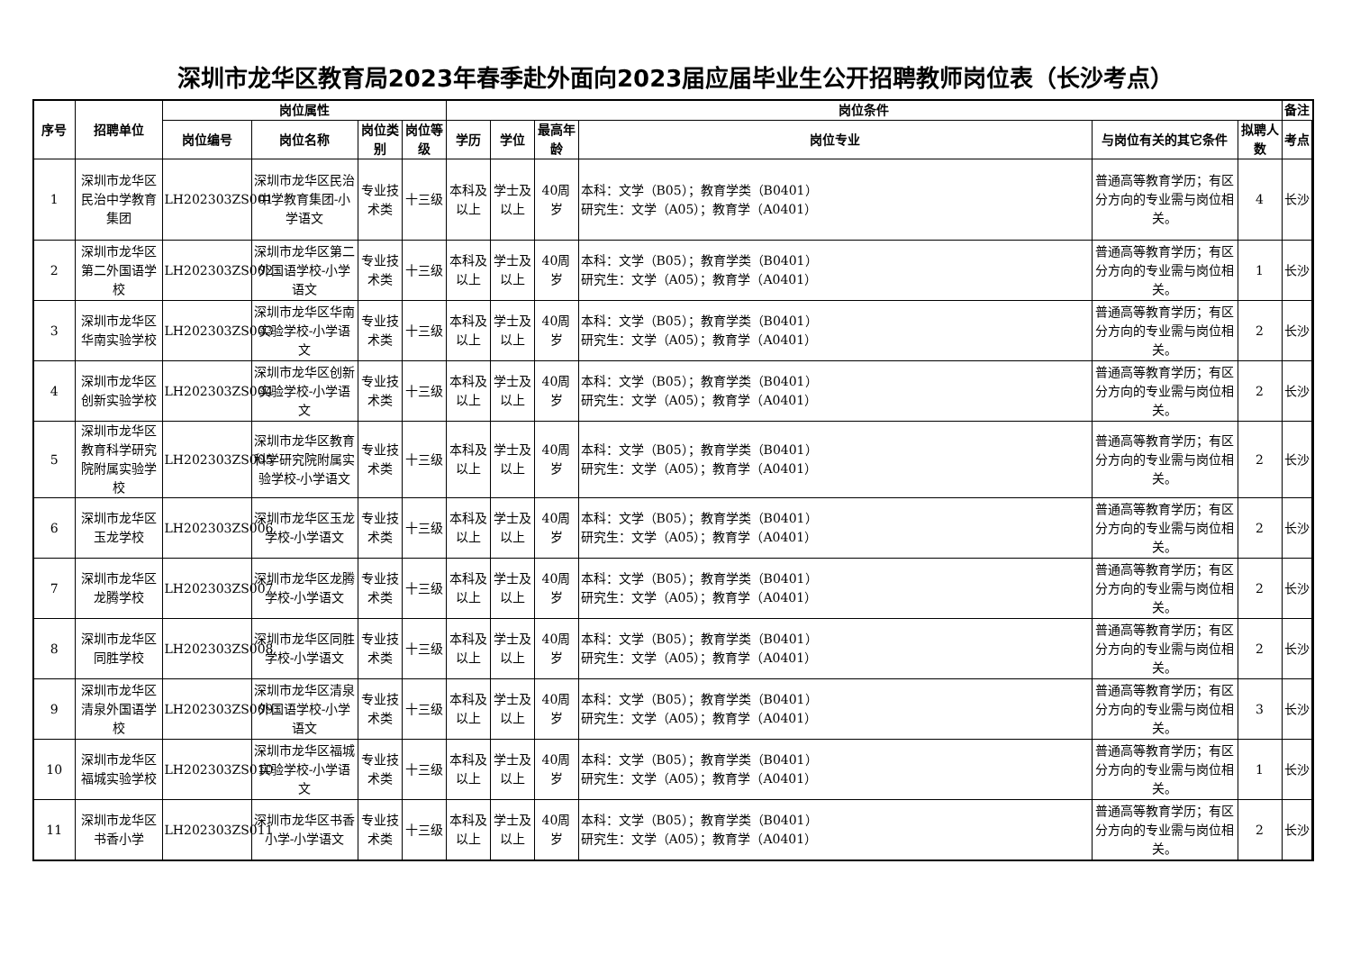深圳市龙华区教育局2023年春季赴外面向2023届应届毕业生公开招聘教师岗位表（长沙考点）
| 序号 | 招聘单位 | 岗位属性 | | | | 岗位条件 | | | | | | 备注 |
| --- | --- | --- | --- | --- | --- | --- | --- | --- | --- | --- | --- | --- |
| | | 岗位编号 | 岗位名称 | 岗位类别 | 岗位等级 | 学历 | 学位 | 最高年龄 | 岗位专业 | 与岗位有关的其它条件 | 拟聘人数 | 考点 |
| 1 | 深圳市龙华区民治中学教育集团 | LH202303ZS001 | 深圳市龙华区民治中学教育集团-小学语文 | 专业技术类 | 十三级 | 本科及以上 | 学士及以上 | 40周岁 | 本科：文学（B05）；教育学类（B0401） 研究生：文学（A05）；教育学（A0401） | 普通高等教育学历；有区分方向的专业需与岗位相关。 | 4 | 长沙 |
| 2 | 深圳市龙华区第二外国语学校 | LH202303ZS002 | 深圳市龙华区第二外国语学校-小学语文 | 专业技术类 | 十三级 | 本科及以上 | 学士及以上 | 40周岁 | 本科：文学（B05）；教育学类（B0401） 研究生：文学（A05）；教育学（A0401） | 普通高等教育学历；有区分方向的专业需与岗位相关。 | 1 | 长沙 |
| 3 | 深圳市龙华区华南实验学校 | LH202303ZS003 | 深圳市龙华区华南实验学校-小学语文 | 专业技术类 | 十三级 | 本科及以上 | 学士及以上 | 40周岁 | 本科：文学（B05）；教育学类（B0401） 研究生：文学（A05）；教育学（A0401） | 普通高等教育学历；有区分方向的专业需与岗位相关。 | 2 | 长沙 |
| 4 | 深圳市龙华区创新实验学校 | LH202303ZS004 | 深圳市龙华区创新实验学校-小学语文 | 专业技术类 | 十三级 | 本科及以上 | 学士及以上 | 40周岁 | 本科：文学（B05）；教育学类（B0401） 研究生：文学（A05）；教育学（A0401） | 普通高等教育学历；有区分方向的专业需与岗位相关。 | 2 | 长沙 |
| 5 | 深圳市龙华区教育科学研究院附属实验学校 | LH202303ZS005 | 深圳市龙华区教育科学研究院附属实验学校-小学语文 | 专业技术类 | 十三级 | 本科及以上 | 学士及以上 | 40周岁 | 本科：文学（B05）；教育学类（B0401） 研究生：文学（A05）；教育学（A0401） | 普通高等教育学历；有区分方向的专业需与岗位相关。 | 2 | 长沙 |
| 6 | 深圳市龙华区玉龙学校 | LH202303ZS006 | 深圳市龙华区玉龙学校-小学语文 | 专业技术类 | 十三级 | 本科及以上 | 学士及以上 | 40周岁 | 本科：文学（B05）；教育学类（B0401） 研究生：文学（A05）；教育学（A0401） | 普通高等教育学历；有区分方向的专业需与岗位相关。 | 2 | 长沙 |
| 7 | 深圳市龙华区龙腾学校 | LH202303ZS007 | 深圳市龙华区龙腾学校-小学语文 | 专业技术类 | 十三级 | 本科及以上 | 学士及以上 | 40周岁 | 本科：文学（B05）；教育学类（B0401） 研究生：文学（A05）；教育学（A0401） | 普通高等教育学历；有区分方向的专业需与岗位相关。 | 2 | 长沙 |
| 8 | 深圳市龙华区同胜学校 | LH202303ZS008 | 深圳市龙华区同胜学校-小学语文 | 专业技术类 | 十三级 | 本科及以上 | 学士及以上 | 40周岁 | 本科：文学（B05）；教育学类（B0401） 研究生：文学（A05）；教育学（A0401） | 普通高等教育学历；有区分方向的专业需与岗位相关。 | 2 | 长沙 |
| 9 | 深圳市龙华区清泉外国语学校 | LH202303ZS009 | 深圳市龙华区清泉外国语学校-小学语文 | 专业技术类 | 十三级 | 本科及以上 | 学士及以上 | 40周岁 | 本科：文学（B05）；教育学类（B0401） 研究生：文学（A05）；教育学（A0401） | 普通高等教育学历；有区分方向的专业需与岗位相关。 | 3 | 长沙 |
| 10 | 深圳市龙华区福城实验学校 | LH202303ZS010 | 深圳市龙华区福城实验学校-小学语文 | 专业技术类 | 十三级 | 本科及以上 | 学士及以上 | 40周岁 | 本科：文学（B05）；教育学类（B0401） 研究生：文学（A05）；教育学（A0401） | 普通高等教育学历；有区分方向的专业需与岗位相关。 | 1 | 长沙 |
| 11 | 深圳市龙华区书香小学 | LH202303ZS011 | 深圳市龙华区书香小学-小学语文 | 专业技术类 | 十三级 | 本科及以上 | 学士及以上 | 40周岁 | 本科：文学（B05）；教育学类（B0401） 研究生：文学（A05）；教育学（A0401） | 普通高等教育学历；有区分方向的专业需与岗位相关。 | 2 | 长沙 |